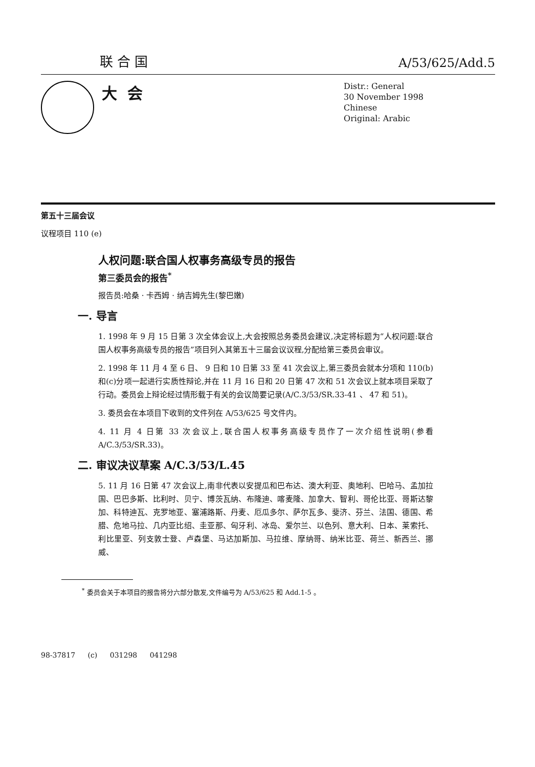联合国 A/53/625/Add.5
大会
Distr.: General
30 November 1998
Chinese
Original: Arabic
第五十三届会议
议程项目 110 (e)
人权问题:联合国人权事务高级专员的报告
第三委员会的报告<sup>*</sup>
报告员:哈桑 · 卡西姆 · 纳吉姆先生(黎巴嫩)
一. 导言
1. 1998 年 9 月 15 日第 3 次全体会议上,大会按照总务委员会建议,决定将标题为“人权问题:联合国人权事务高级专员的报告”项目列入其第五十三届会议议程,分配给第三委员会审议。
2. 1998 年 11 月 4 至 6 日、 9 日和 10 日第 33 至 41 次会议上,第三委员会就本分项和 110(b)和(c)分项一起进行实质性辩论,并在 11 月 16 日和 20 日第 47 次和 51 次会议上就本项目采取了行动。委员会上辩论经过情形载于有关的会议简要记录(A/C.3/53/SR.33-41 、 47 和 51)。
3. 委员会在本项目下收到的文件列在 A/53/625 号文件内。
4. 11 月 4 日第 33 次会议上,联合国人权事务高级专员作了一次介绍性说明(参看 A/C.3/53/SR.33)。
二. 审议决议草案 A/C.3/53/L.45
5. 11 月 16 日第 47 次会议上,南非代表以安提瓜和巴布达、澳大利亚、奥地利、巴哈马、孟加拉国、巴巴多斯、比利时、贝宁、博茨瓦纳、布隆迪、喀麦隆、加拿大、智利、哥伦比亚、哥斯达黎加、科特迪瓦、克罗地亚、塞浦路斯、丹麦、厄瓜多尔、萨尔瓦多、斐济、芬兰、法国、德国、希腊、危地马拉、几内亚比绍、圭亚那、匈牙利、冰岛、爱尔兰、以色列、意大利、日本、莱索托、利比里亚、列支敦士登、卢森堡、马达加斯加、马拉维、摩纳哥、纳米比亚、荷兰、新西兰、挪威、
<sup>*</sup> 委员会关于本项目的报告将分六部分散发,文件编号为 A/53/625 和 Add.1-5 。
98-37817 (c) 031298 041298